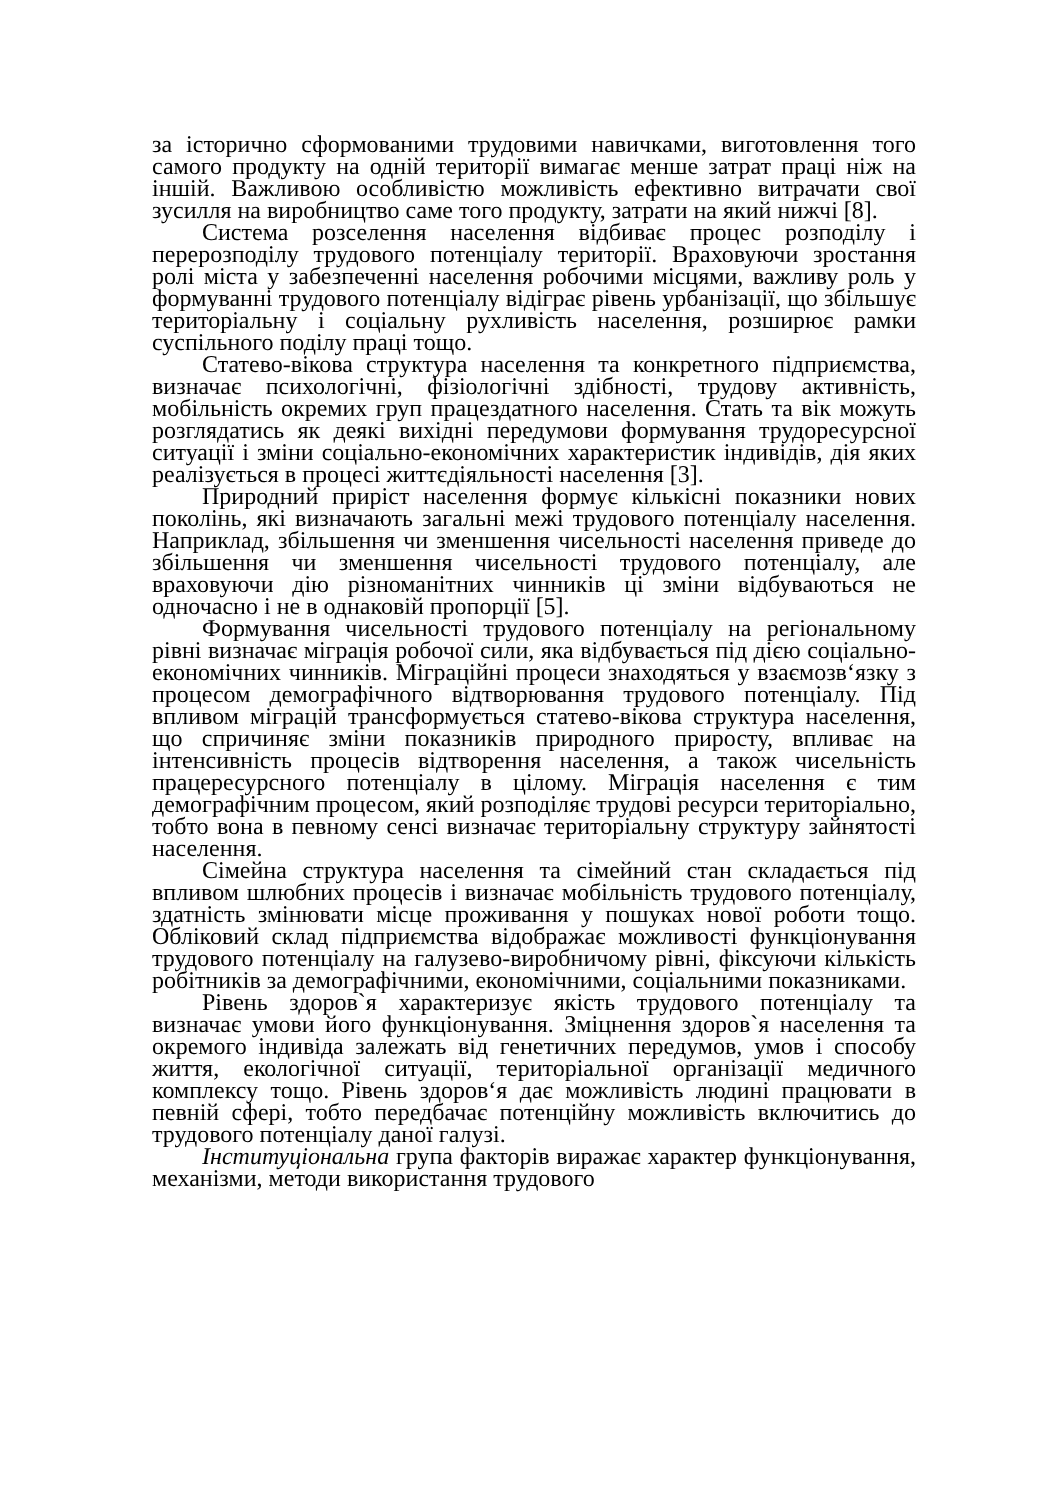за історично сформованими трудовими навичками, виготовлення того самого продукту на одній території вимагає менше затрат праці ніж на іншій. Важливою особливістю можливість ефективно витрачати свої зусилля на виробництво саме того продукту, затрати на який нижчі [8].
Система розселення населення відбиває процес розподілу і перерозподілу трудового потенціалу території. Враховуючи зростання ролі міста у забезпеченні населення робочими місцями, важливу роль у формуванні трудового потенціалу відіграє рівень урбанізації, що збільшує територіальну і соціальну рухливість населення, розширює рамки суспільного поділу праці тощо.
Статево-вікова структура населення та конкретного підприємства, визначає психологічні, фізіологічні здібності, трудову активність, мобільність окремих груп працездатного населення. Стать та вік можуть розглядатись як деякі вихідні передумови формування трудоресурсної ситуації і зміни соціально-економічних характеристик індивідів, дія яких реалізується в процесі життєдіяльності населення [3].
Природний приріст населення формує кількісні показники нових поколінь, які визначають загальні межі трудового потенціалу населення. Наприклад, збільшення чи зменшення чисельності населення приведе до збільшення чи зменшення чисельності трудового потенціалу, але враховуючи дію різноманітних чинників ці зміни відбуваються не одночасно і не в однаковій пропорції [5].
Формування чисельності трудового потенціалу на регіональному рівні визначає міграція робочої сили, яка відбувається під дією соціально-економічних чинників. Міграційні процеси знаходяться у взаємозв‘язку з процесом демографічного відтворювання трудового потенціалу. Під впливом міграцій трансформується статево-вікова структура населення, що спричиняє зміни показників природного приросту, впливає на інтенсивність процесів відтворення населення, а також чисельність працересурсного потенціалу в цілому. Міграція населення є тим демографічним процесом, який розподіляє трудові ресурси територіально, тобто вона в певному сенсі визначає територіальну структуру зайнятості населення.
Сімейна структура населення та сімейний стан складається під впливом шлюбних процесів і визначає мобільність трудового потенціалу, здатність змінювати місце проживання у пошуках нової роботи тощо. Обліковий склад підприємства відображає можливості функціонування трудового потенціалу на галузево-виробничому рівні, фіксуючи кількість робітників за демографічними, економічними, соціальними показниками.
Рівень здоров`я характеризує якість трудового потенціалу та визначає умови його функціонування. Зміцнення здоров`я населення та окремого індивіда залежать від генетичних передумов, умов і способу життя, екологічної ситуації, територіальної організації медичного комплексу тощо. Рівень здоров‘я дає можливість людині працювати в певній сфері, тобто передбачає потенційну можливість включитись до трудового потенціалу даної галузі.
Інституціональна група факторів виражає характер функціонування, механізми, методи використання трудового